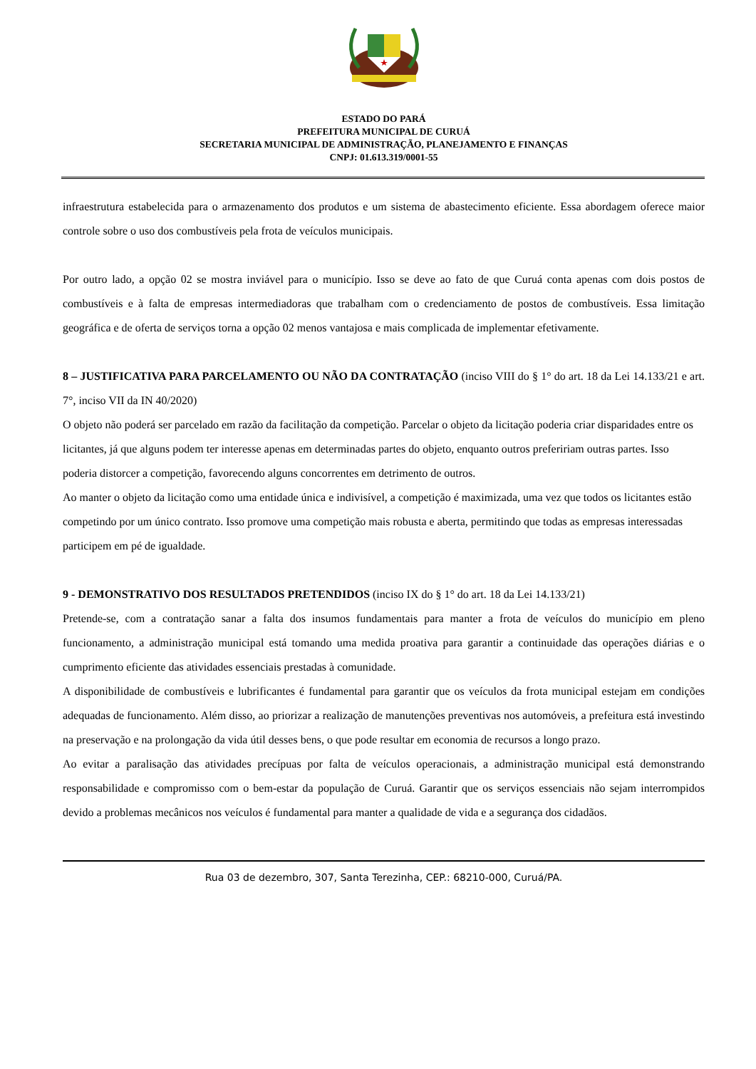ESTADO DO PARÁ
PREFEITURA MUNICIPAL DE CURUÁ
SECRETARIA MUNICIPAL DE ADMINISTRAÇÃO, PLANEJAMENTO E FINANÇAS
CNPJ: 01.613.319/0001-55
infraestrutura estabelecida para o armazenamento dos produtos e um sistema de abastecimento eficiente. Essa abordagem oferece maior controle sobre o uso dos combustíveis pela frota de veículos municipais.
Por outro lado, a opção 02 se mostra inviável para o município. Isso se deve ao fato de que Curuá conta apenas com dois postos de combustíveis e à falta de empresas intermediadoras que trabalham com o credenciamento de postos de combustíveis. Essa limitação geográfica e de oferta de serviços torna a opção 02 menos vantajosa e mais complicada de implementar efetivamente.
8 – JUSTIFICATIVA PARA PARCELAMENTO OU NÃO DA CONTRATAÇÃO (inciso VIII do § 1° do art. 18 da Lei 14.133/21 e art. 7°, inciso VII da IN 40/2020)
O objeto não poderá ser parcelado em razão da facilitação da competição. Parcelar o objeto da licitação poderia criar disparidades entre os licitantes, já que alguns podem ter interesse apenas em determinadas partes do objeto, enquanto outros prefeririam outras partes. Isso poderia distorcer a competição, favorecendo alguns concorrentes em detrimento de outros.
Ao manter o objeto da licitação como uma entidade única e indivisível, a competição é maximizada, uma vez que todos os licitantes estão competindo por um único contrato. Isso promove uma competição mais robusta e aberta, permitindo que todas as empresas interessadas participem em pé de igualdade.
9 - DEMONSTRATIVO DOS RESULTADOS PRETENDIDOS (inciso IX do § 1° do art. 18 da Lei 14.133/21)
Pretende-se, com a contratação sanar a falta dos insumos fundamentais para manter a frota de veículos do município em pleno funcionamento, a administração municipal está tomando uma medida proativa para garantir a continuidade das operações diárias e o cumprimento eficiente das atividades essenciais prestadas à comunidade.
A disponibilidade de combustíveis e lubrificantes é fundamental para garantir que os veículos da frota municipal estejam em condições adequadas de funcionamento. Além disso, ao priorizar a realização de manutenções preventivas nos automóveis, a prefeitura está investindo na preservação e na prolongação da vida útil desses bens, o que pode resultar em economia de recursos a longo prazo.
Ao evitar a paralisação das atividades precípuas por falta de veículos operacionais, a administração municipal está demonstrando responsabilidade e compromisso com o bem-estar da população de Curuá. Garantir que os serviços essenciais não sejam interrompidos devido a problemas mecânicos nos veículos é fundamental para manter a qualidade de vida e a segurança dos cidadãos.
Rua 03 de dezembro, 307, Santa Terezinha, CEP.: 68210-000, Curuá/PA.